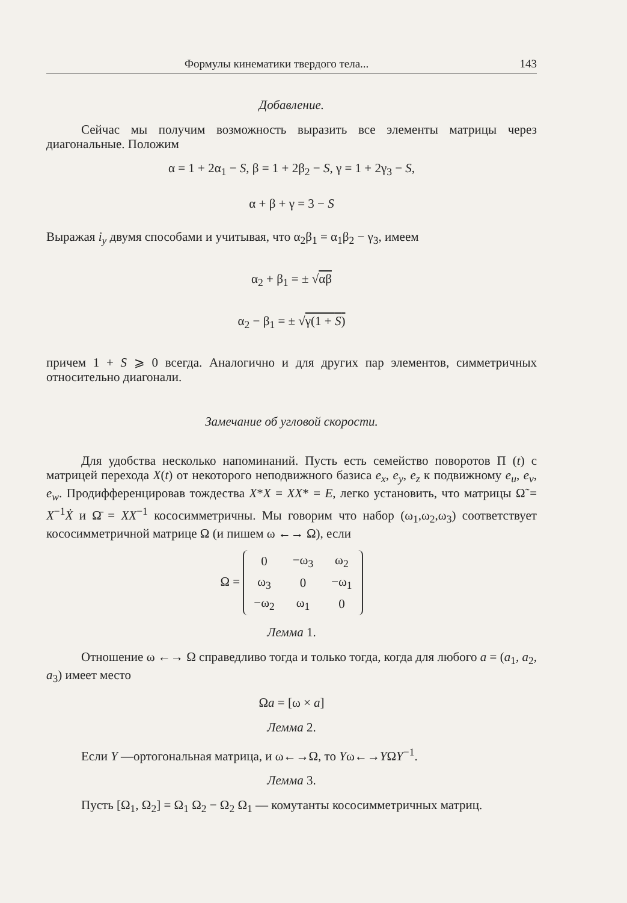Формулы кинематики твердого тела... 143
Добавление.
Сейчас мы получим возможность выразить все элементы матрицы через диагональные. Положим
α = 1 + 2α<sub>1</sub> − S, β = 1 + 2β<sub>2</sub> − S, γ = 1 + 2γ<sub>3</sub> − S,
α + β + γ = 3 − S
Выражая i<sub>y</sub> двумя способами и учитывая, что α<sub>2</sub>β<sub>1</sub> = α<sub>1</sub>β<sub>2</sub> − γ<sub>3</sub>, имеем
α<sub>2</sub> + β<sub>1</sub> = ± √αβ
α<sub>2</sub> − β<sub>1</sub> = ± √γ(1 + S)
причем 1 + S ⩾ 0 всегда. Аналогично и для других пар элементов, симметричных относительно диагонали.
Замечание об угловой скорости.
Для удобства несколько напоминаний. Пусть есть семейство поворотов П (t) с матрицей перехода X(t) от некоторого неподвижного базиса e<sub>x</sub>, e<sub>y</sub>, e<sub>z</sub> к подвижному e<sub>u</sub>, e<sub>v</sub>, e<sub>w</sub>. Продифференцировав тождества X*X = XX* = E, легко установить, что матрицы Ω̃ = X<sup>−1</sup>Ẋ и Ω̄ = XX<sup>−1</sup> кососимметричны. Мы говорим что набор (ω<sub>1</sub>,ω<sub>2</sub>,ω<sub>3</sub>) соответствует кососимметричной матрице Ω (и пишем ω ←→ Ω), если
Ω =
| 0 | −ω<sub>3</sub> | ω<sub>2</sub> |
| ω<sub>3</sub> | 0 | −ω<sub>1</sub> |
| −ω<sub>2</sub> | ω<sub>1</sub> | 0 |
Лемма 1.
Отношение ω ←→ Ω справедливо тогда и только тогда, когда для любого a = (a<sub>1</sub>, a<sub>2</sub>, a<sub>3</sub>) имеет место
Ωa = [ω × a]
Лемма 2.
Если Y —ортогональная матрица, и ω←→Ω, то Yω←→YΩY<sup>−1</sup>.
Лемма 3.
Пусть [Ω<sub>1</sub>, Ω<sub>2</sub>] = Ω<sub>1</sub> Ω<sub>2</sub> − Ω<sub>2</sub> Ω<sub>1</sub> — комутанты кососимметричных матриц.